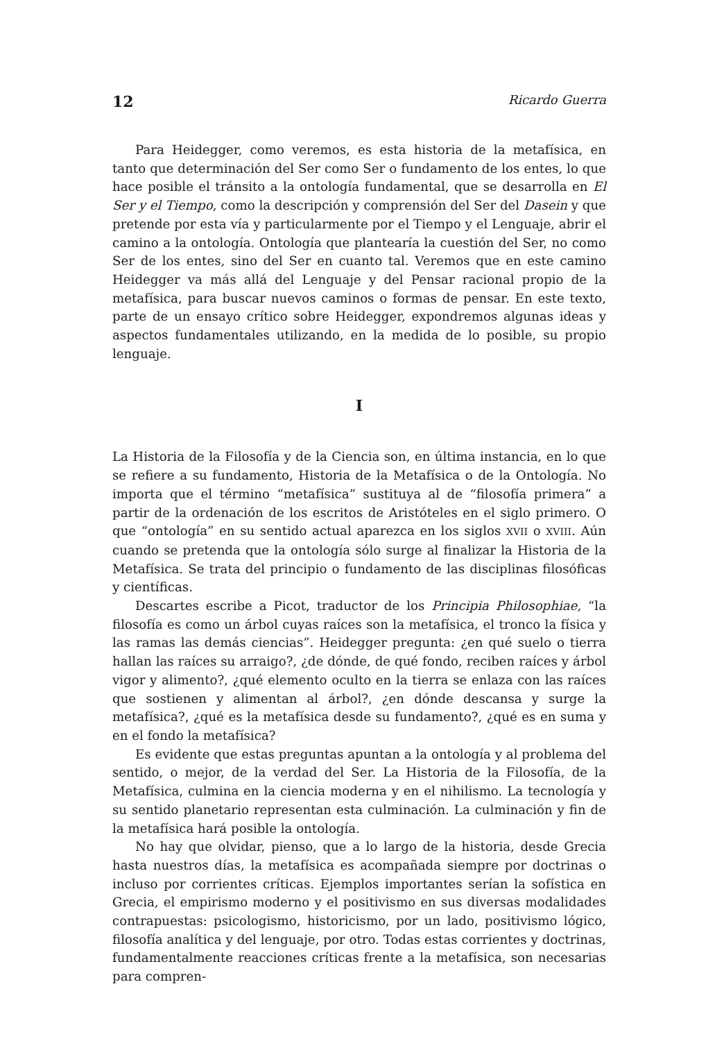12 Ricardo Guerra
Para Heidegger, como veremos, es esta historia de la metafísica, en tanto que determinación del Ser como Ser o fundamento de los entes, lo que hace posible el tránsito a la ontología fundamental, que se desarrolla en El Ser y el Tiempo, como la descripción y comprensión del Ser del Dasein y que pretende por esta vía y particularmente por el Tiempo y el Lenguaje, abrir el camino a la ontología. Ontología que plantearía la cuestión del Ser, no como Ser de los entes, sino del Ser en cuanto tal. Veremos que en este camino Heidegger va más allá del Lenguaje y del Pensar racional propio de la metafísica, para buscar nuevos caminos o formas de pensar. En este texto, parte de un ensayo crítico sobre Heidegger, expondremos algunas ideas y aspectos fundamentales utilizando, en la medida de lo posible, su propio lenguaje.
I
La Historia de la Filosofía y de la Ciencia son, en última instancia, en lo que se refiere a su fundamento, Historia de la Metafísica o de la Ontología. No importa que el término “metafísica” sustituya al de “filosofía primera” a partir de la ordenación de los escritos de Aristóteles en el siglo primero. O que “ontología” en su sentido actual aparezca en los siglos XVII o XVIII. Aún cuando se pretenda que la ontología sólo surge al finalizar la Historia de la Metafísica. Se trata del principio o fundamento de las disciplinas filosóficas y científicas.
Descartes escribe a Picot, traductor de los Principia Philosophiae, “la filosofía es como un árbol cuyas raíces son la metafísica, el tronco la física y las ramas las demás ciencias”. Heidegger pregunta: ¿en qué suelo o tierra hallan las raíces su arraigo?, ¿de dónde, de qué fondo, reciben raíces y árbol vigor y alimento?, ¿qué elemento oculto en la tierra se enlaza con las raíces que sostienen y alimentan al árbol?, ¿en dónde descansa y surge la metafísica?, ¿qué es la metafísica desde su fundamento?, ¿qué es en suma y en el fondo la metafísica?
Es evidente que estas preguntas apuntan a la ontología y al problema del sentido, o mejor, de la verdad del Ser. La Historia de la Filosofía, de la Metafísica, culmina en la ciencia moderna y en el nihilismo. La tecnología y su sentido planetario representan esta culminación. La culminación y fin de la metafísica hará posible la ontología.
No hay que olvidar, pienso, que a lo largo de la historia, desde Grecia hasta nuestros días, la metafísica es acompañada siempre por doctrinas o incluso por corrientes críticas. Ejemplos importantes serían la sofística en Grecia, el empirismo moderno y el positivismo en sus diversas modalidades contrapuestas: psicologismo, historicismo, por un lado, positivismo lógico, filosofía analítica y del lenguaje, por otro. Todas estas corrientes y doctrinas, fundamentalmente reacciones críticas frente a la metafísica, son necesarias para compren-